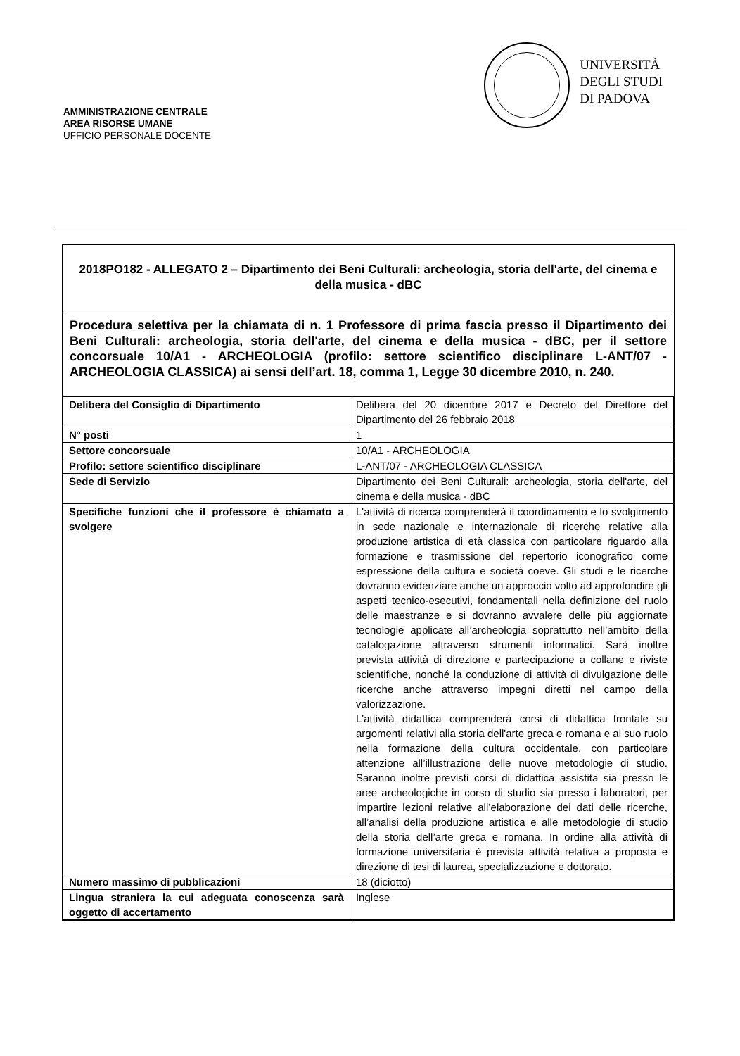AMMINISTRAZIONE CENTRALE
AREA RISORSE UMANE
UFFICIO PERSONALE DOCENTE
UNIVERSITÀ
DEGLI STUDI
DI PADOVA
2018PO182 - ALLEGATO 2 – Dipartimento dei Beni Culturali: archeologia, storia dell'arte, del cinema e della musica - dBC
Procedura selettiva per la chiamata di n. 1 Professore di prima fascia presso il Dipartimento dei Beni Culturali: archeologia, storia dell'arte, del cinema e della musica - dBC, per il settore concorsuale 10/A1 - ARCHEOLOGIA (profilo: settore scientifico disciplinare L-ANT/07 - ARCHEOLOGIA CLASSICA) ai sensi dell’art. 18, comma 1, Legge 30 dicembre 2010, n. 240.
| Delibera del Consiglio di Dipartimento | Delibera del 20 dicembre 2017 e Decreto del Direttore del Dipartimento del 26 febbraio 2018 |
| N° posti | 1 |
| Settore concorsuale | 10/A1 - ARCHEOLOGIA |
| Profilo: settore scientifico disciplinare | L-ANT/07 - ARCHEOLOGIA CLASSICA |
| Sede di Servizio | Dipartimento dei Beni Culturali: archeologia, storia dell'arte, del cinema e della musica - dBC |
| Specifiche funzioni che il professore è chiamato a svolgere | L'attività di ricerca comprenderà il coordinamento e lo svolgimento in sede nazionale e internazionale di ricerche relative alla produzione artistica di età classica con particolare riguardo alla formazione e trasmissione del repertorio iconografico come espressione della cultura e società coeve. Gli studi e le ricerche dovranno evidenziare anche un approccio volto ad approfondire gli aspetti tecnico-esecutivi, fondamentali nella definizione del ruolo delle maestranze e si dovranno avvalere delle più aggiornate tecnologie applicate all’archeologia soprattutto nell’ambito della catalogazione attraverso strumenti informatici. Sarà inoltre prevista attività di direzione e partecipazione a collane e riviste scientifiche, nonché la conduzione di attività di divulgazione delle ricerche anche attraverso impegni diretti nel campo della valorizzazione. L'attività didattica comprenderà corsi di didattica frontale su argomenti relativi alla storia dell'arte greca e romana e al suo ruolo nella formazione della cultura occidentale, con particolare attenzione all’illustrazione delle nuove metodologie di studio. Saranno inoltre previsti corsi di didattica assistita sia presso le aree archeologiche in corso di studio sia presso i laboratori, per impartire lezioni relative all’elaborazione dei dati delle ricerche, all’analisi della produzione artistica e alle metodologie di studio della storia dell’arte greca e romana. In ordine alla attività di formazione universitaria è prevista attività relativa a proposta e direzione di tesi di laurea, specializzazione e dottorato. |
| Numero massimo di pubblicazioni | 18 (diciotto) |
| Lingua straniera la cui adeguata conoscenza sarà oggetto di accertamento | Inglese |